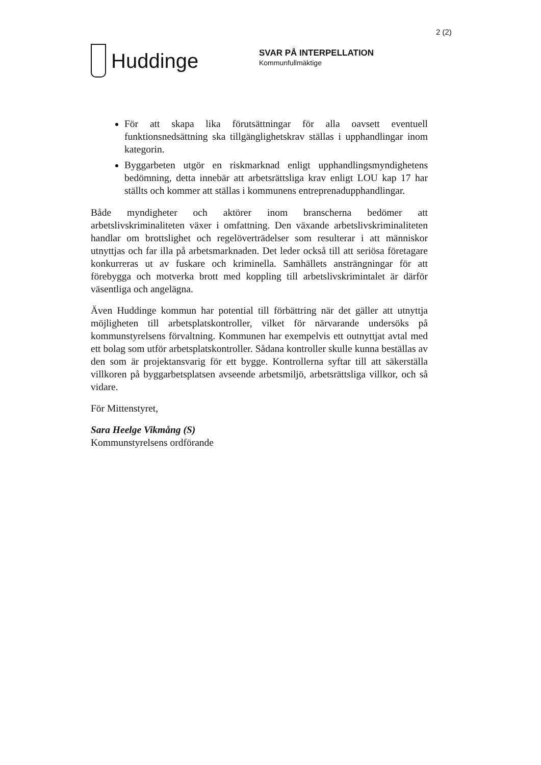2 (2)
Huddinge
SVAR PÅ INTERPELLATION
Kommunfullmäktige
För att skapa lika förutsättningar för alla oavsett eventuell funktionsnedsättning ska tillgänglighetskrav ställas i upphandlingar inom kategorin.
Byggarbeten utgör en riskmarknad enligt upphandlingsmyndighetens bedömning, detta innebär att arbetsrättsliga krav enligt LOU kap 17 har ställts och kommer att ställas i kommunens entreprenadupphandlingar.
Både myndigheter och aktörer inom branscherna bedömer att arbetslivskriminaliteten växer i omfattning. Den växande arbetslivskriminaliteten handlar om brottslighet och regelöverträdelser som resulterar i att människor utnyttjas och far illa på arbetsmarknaden. Det leder också till att seriösa företagare konkurreras ut av fuskare och kriminella. Samhällets ansträngningar för att förebygga och motverka brott med koppling till arbetslivskrimintalet är därför väsentliga och angelägna.
Även Huddinge kommun har potential till förbättring när det gäller att utnyttja möjligheten till arbetsplatskontroller, vilket för närvarande undersöks på kommunstyrelsens förvaltning. Kommunen har exempelvis ett outnyttjat avtal med ett bolag som utför arbetsplatskontroller. Sådana kontroller skulle kunna beställas av den som är projektansvarig för ett bygge. Kontrollerna syftar till att säkerställa villkoren på byggarbetsplatsen avseende arbetsmiljö, arbetsrättsliga villkor, och så vidare.
För Mittenstyret,
Sara Heelge Vikmång (S)
Kommunstyrelsens ordförande